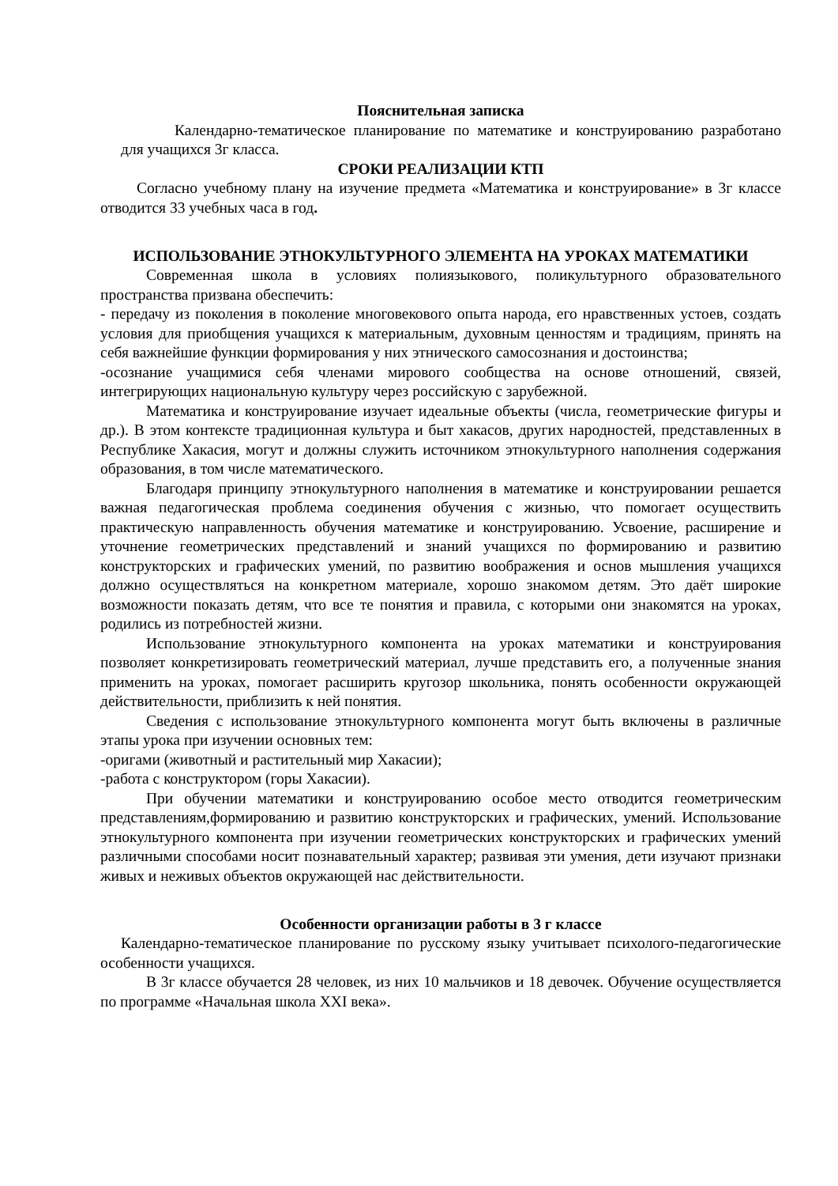Пояснительная записка
Календарно-тематическое планирование по математике и конструированию разработано для учащихся 3г класса.
СРОКИ РЕАЛИЗАЦИИ КТП
Согласно учебному плану на изучение предмета «Математика и конструирование» в 3г классе отводится 33 учебных часа в год.
ИСПОЛЬЗОВАНИЕ ЭТНОКУЛЬТУРНОГО ЭЛЕМЕНТА НА УРОКАХ МАТЕМАТИКИ
Современная школа в условиях полиязыкового, поликультурного образовательного пространства призвана обеспечить:
- передачу из поколения в поколение многовекового опыта народа, его нравственных устоев, создать условия для приобщения учащихся к материальным, духовным ценностям и традициям, принять на себя важнейшие функции формирования у них этнического самосознания и достоинства;
-осознание учащимися себя членами мирового сообщества на основе отношений, связей, интегрирующих национальную культуру через российскую с зарубежной.
Математика и конструирование изучает идеальные объекты (числа, геометрические фигуры и др.). В этом контексте традиционная культура и быт хакасов, других народностей, представленных в Республике Хакасия, могут и должны служить источником этнокультурного наполнения содержания образования, в том числе математического.
Благодаря принципу этнокультурного наполнения в математике и конструировании решается важная педагогическая проблема соединения обучения с жизнью, что помогает осуществить практическую направленность обучения математике и конструированию. Усвоение, расширение и уточнение геометрических представлений и знаний учащихся по формированию и развитию конструкторских и графических умений, по развитию воображения и основ мышления учащихся должно осуществляться на конкретном материале, хорошо знакомом детям. Это даёт широкие возможности показать детям, что все те понятия и правила, с которыми они знакомятся на уроках, родились из потребностей жизни.
Использование этнокультурного компонента на уроках математики и конструирования позволяет конкретизировать геометрический материал, лучше представить его, а полученные знания применить на уроках, помогает расширить кругозор школьника, понять особенности окружающей действительности, приблизить к ней понятия.
Сведения с использование этнокультурного компонента могут быть включены в различные этапы урока при изучении основных тем:
-оригами (животный и растительный мир Хакасии);
-работа с конструктором (горы Хакасии).
При обучении математики и конструированию особое место отводится геометрическим представлениям,формированию и развитию конструкторских и графических, умений. Использование этнокультурного компонента при изучении геометрических конструкторских и графических умений различными способами носит познавательный характер; развивая эти умения, дети изучают признаки живых и неживых объектов окружающей нас действительности.
Особенности организации работы в 3 г классе
Календарно-тематическое планирование по русскому языку учитывает психолого-педагогические особенности учащихся.
В 3г классе обучается 28 человек, из них 10 мальчиков и 18 девочек. Обучение осуществляется по программе «Начальная школа XXI века».